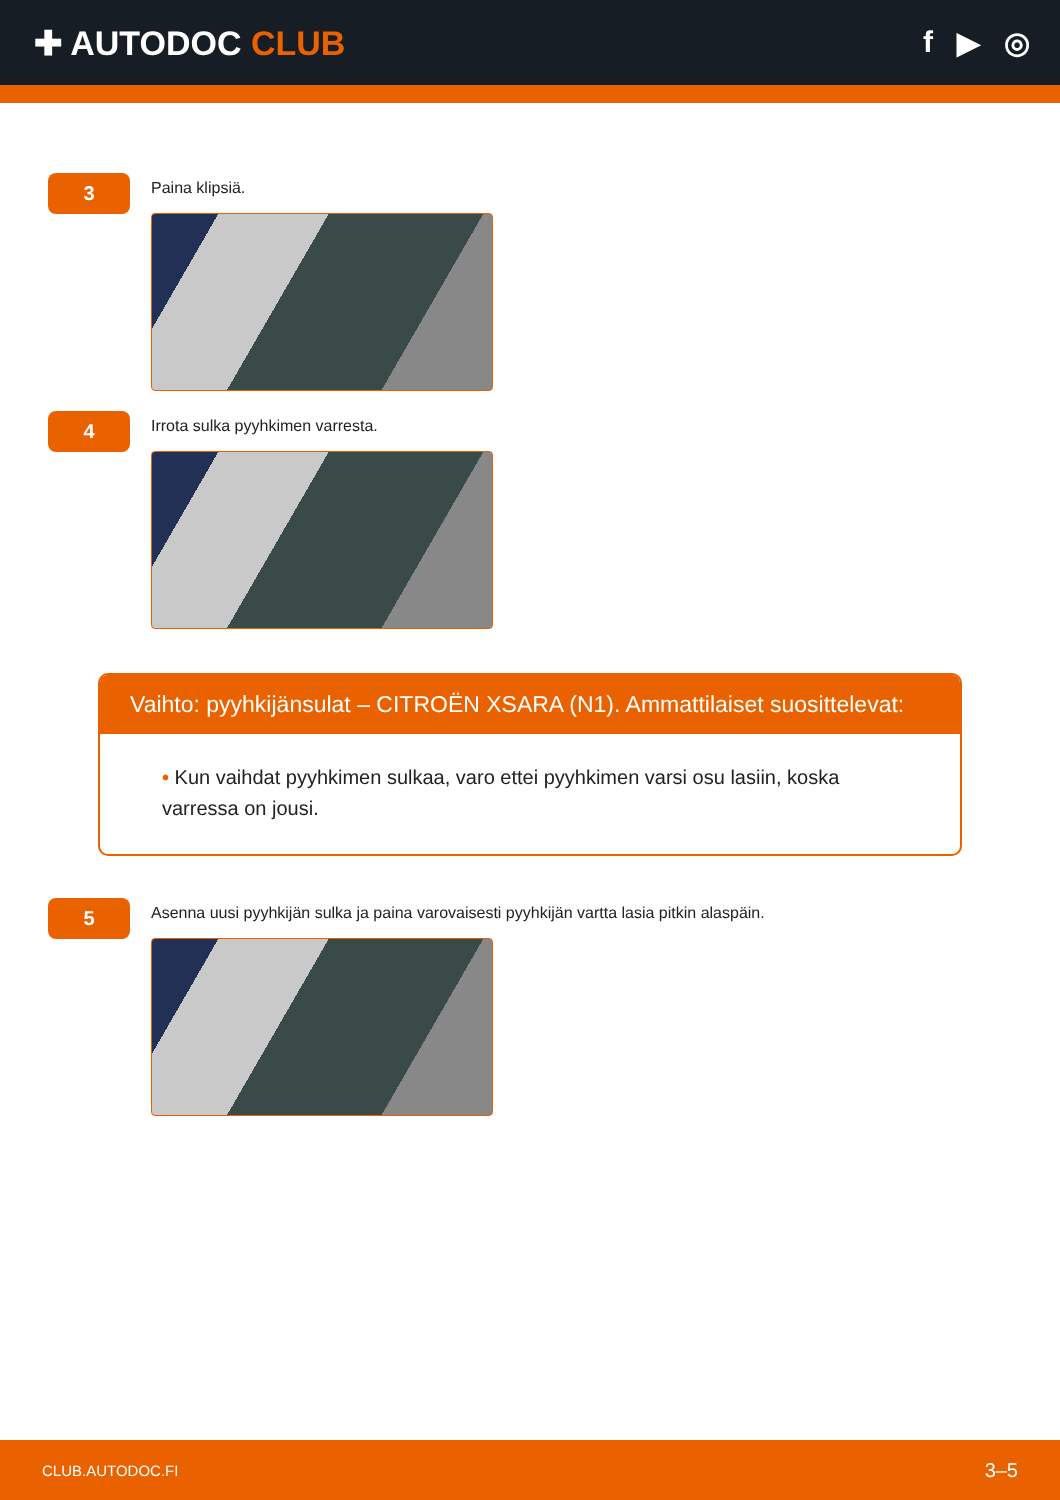✚ AUTODOC CLUB f ▶ ◎
3
Paina klipsiä.
4
Irrota sulka pyyhkimen varresta.
Vaihto: pyyhkijänsulat – CITROËN XSARA (N1). Ammattilaiset suosittelevat:
• Kun vaihdat pyyhkimen sulkaa, varo ettei pyyhkimen varsi osu lasiin, koska varressa on jousi.
5
Asenna uusi pyyhkijän sulka ja paina varovaisesti pyyhkijän vartta lasia pitkin alaspäin.
CLUB.AUTODOC.FI 3–5